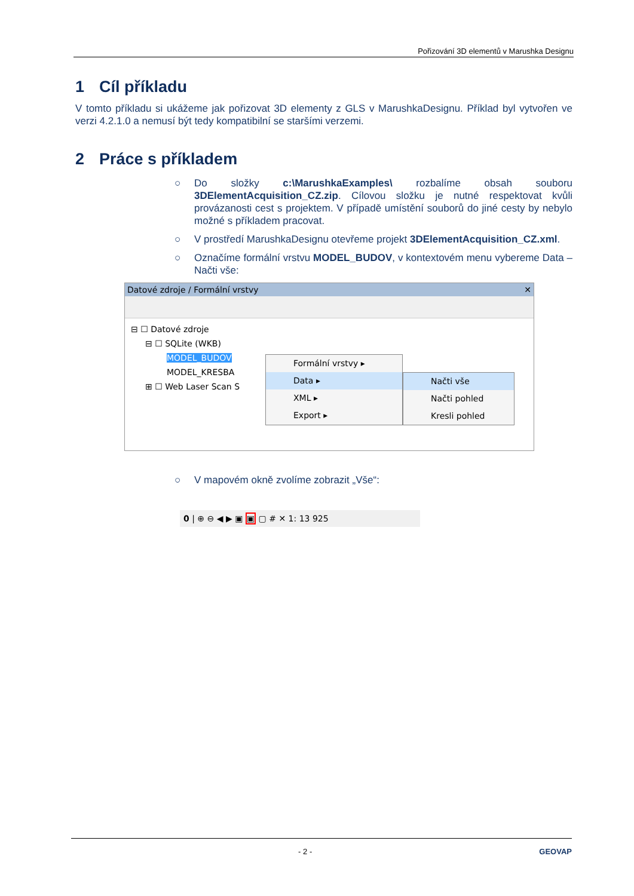Pořizování 3D elementů v Marushka Designu
1 Cíl příkladu
V tomto příkladu si ukážeme jak pořizovat 3D elementy z GLS v MarushkaDesignu. Příklad byl vytvořen ve verzi 4.2.1.0 a nemusí být tedy kompatibilní se staršími verzemi.
2 Práce s příkladem
○ Do složky c:\MarushkaExamples\ rozbalíme obsah souboru 3DElementAcquisition_CZ.zip. Cílovou složku je nutné respektovat kvůli provázanosti cest s projektem. V případě umístění souborů do jiné cesty by nebylo možné s příkladem pracovat.
○ V prostředí MarushkaDesignu otevřeme projekt 3DElementAcquisition_CZ.xml.
○ Označíme formální vrstvu MODEL_BUDOV, v kontextovém menu vybereme Data – Načti vše:
Datové zdroje / Formální vrstvy ✕
⊟ ☐ Datové zdroje
⊟ ☐ SQLite (WKB)
MODEL_BUDOV
MODEL_KRESBA
⊞ ☐ Web Laser Scan S
Formální vrstvy ▸
Data ▸
XML ▸
Export ▸
Načti vše
Načti pohled
Kresli pohled
○ V mapovém okně zvolíme zobrazit „Vše“:
0 | ⊕ ⊖ ◀ ▶ ▣ ▣ ▢ # ✕ 1: 13 925
- 2 - GEOVAP